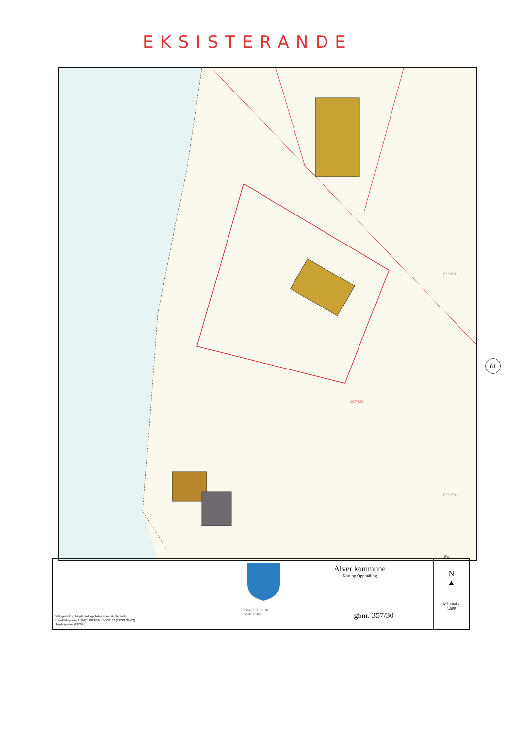EKSISTERANDE
357/4,39
6723850
6723750
10m
61
Beliggenhet og høyder må oppfattes som orienterende.
Koordinatsystem: UTM(EUREF89) - SONE 32 (EPSG:32632)
Høydesystem: (EPSG:)
Alver kommune
Kart og Oppmåling
Dato: 2021.11.20
Målt: 1:500
gbnr. 357/30
N
▲
Målestokk
1:500